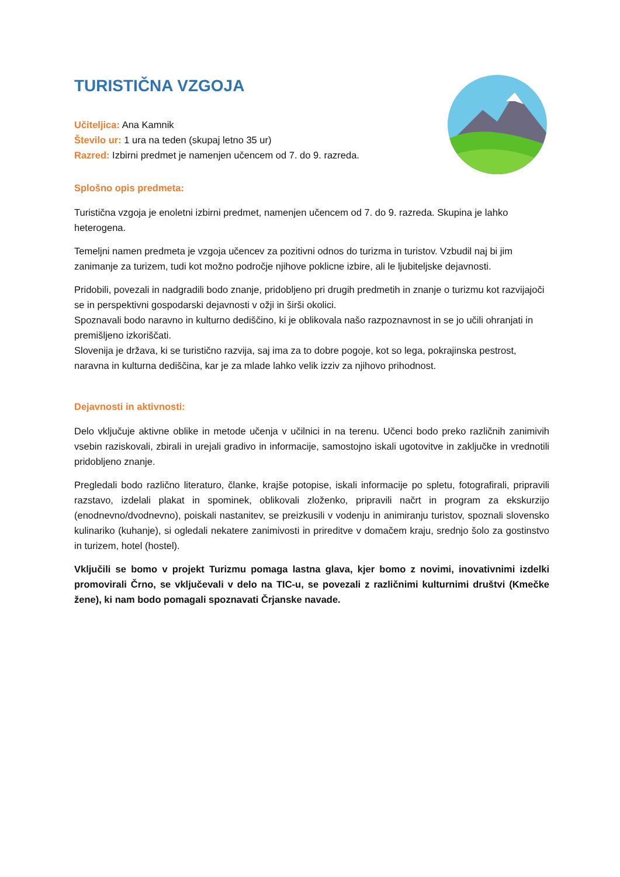TURISTIČNA VZGOJA
Učiteljica: Ana Kamnik
Število ur: 1 ura na teden (skupaj letno 35 ur)
Razred: Izbirni predmet je namenjen učencem od 7. do 9. razreda.
Splošno opis predmeta:
Turistična vzgoja je enoletni izbirni predmet, namenjen učencem od 7. do 9. razreda. Skupina je lahko heterogena.
Temeljni namen predmeta je vzgoja učencev za pozitivni odnos do turizma in turistov. Vzbudil naj bi jim zanimanje za turizem, tudi kot možno področje njihove poklicne izbire, ali le ljubiteljske dejavnosti.
Pridobili, povezali in nadgradili bodo znanje, pridobljeno pri drugih predmetih in znanje o turizmu kot razvijajoči se in perspektivni gospodarski dejavnosti v ožji in širši okolici.
Spoznavali bodo naravno in kulturno dediščino, ki je oblikovala našo razpoznavnost in se jo učili ohranjati in premišljeno izkoriščati.
Slovenija je država, ki se turistično razvija, saj ima za to dobre pogoje, kot so lega, pokrajinska pestrost, naravna in kulturna dediščina, kar je za mlade lahko velik izziv za njihovo prihodnost.
Dejavnosti in aktivnosti:
Delo vključuje aktivne oblike in metode učenja v učilnici in na terenu. Učenci bodo preko različnih zanimivih vsebin raziskovali, zbirali in urejali gradivo in informacije, samostojno iskali ugotovitve in zaključke in vrednotili pridobljeno znanje.
Pregledali bodo različno literaturo, članke, krajše potopise, iskali informacije po spletu, fotografirali, pripravili razstavo, izdelali plakat in spominek, oblikovali zloženko, pripravili načrt in program za ekskurzijo (enodnevno/dvodnevno), poiskali nastanitev, se preizkusili v vodenju in animiranju turistov, spoznali slovensko kulinariko (kuhanje), si ogledali nekatere zanimivosti in prireditve v domačem kraju, srednjo šolo za gostinstvo in turizem, hotel (hostel).
Vključili se bomo v projekt Turizmu pomaga lastna glava, kjer bomo z novimi, inovativnimi izdelki promovirali Črno, se vključevali v delo na TIC-u, se povezali z različnimi kulturnimi društvi (Kmečke žene), ki nam bodo pomagali spoznavati Črjanske navade.